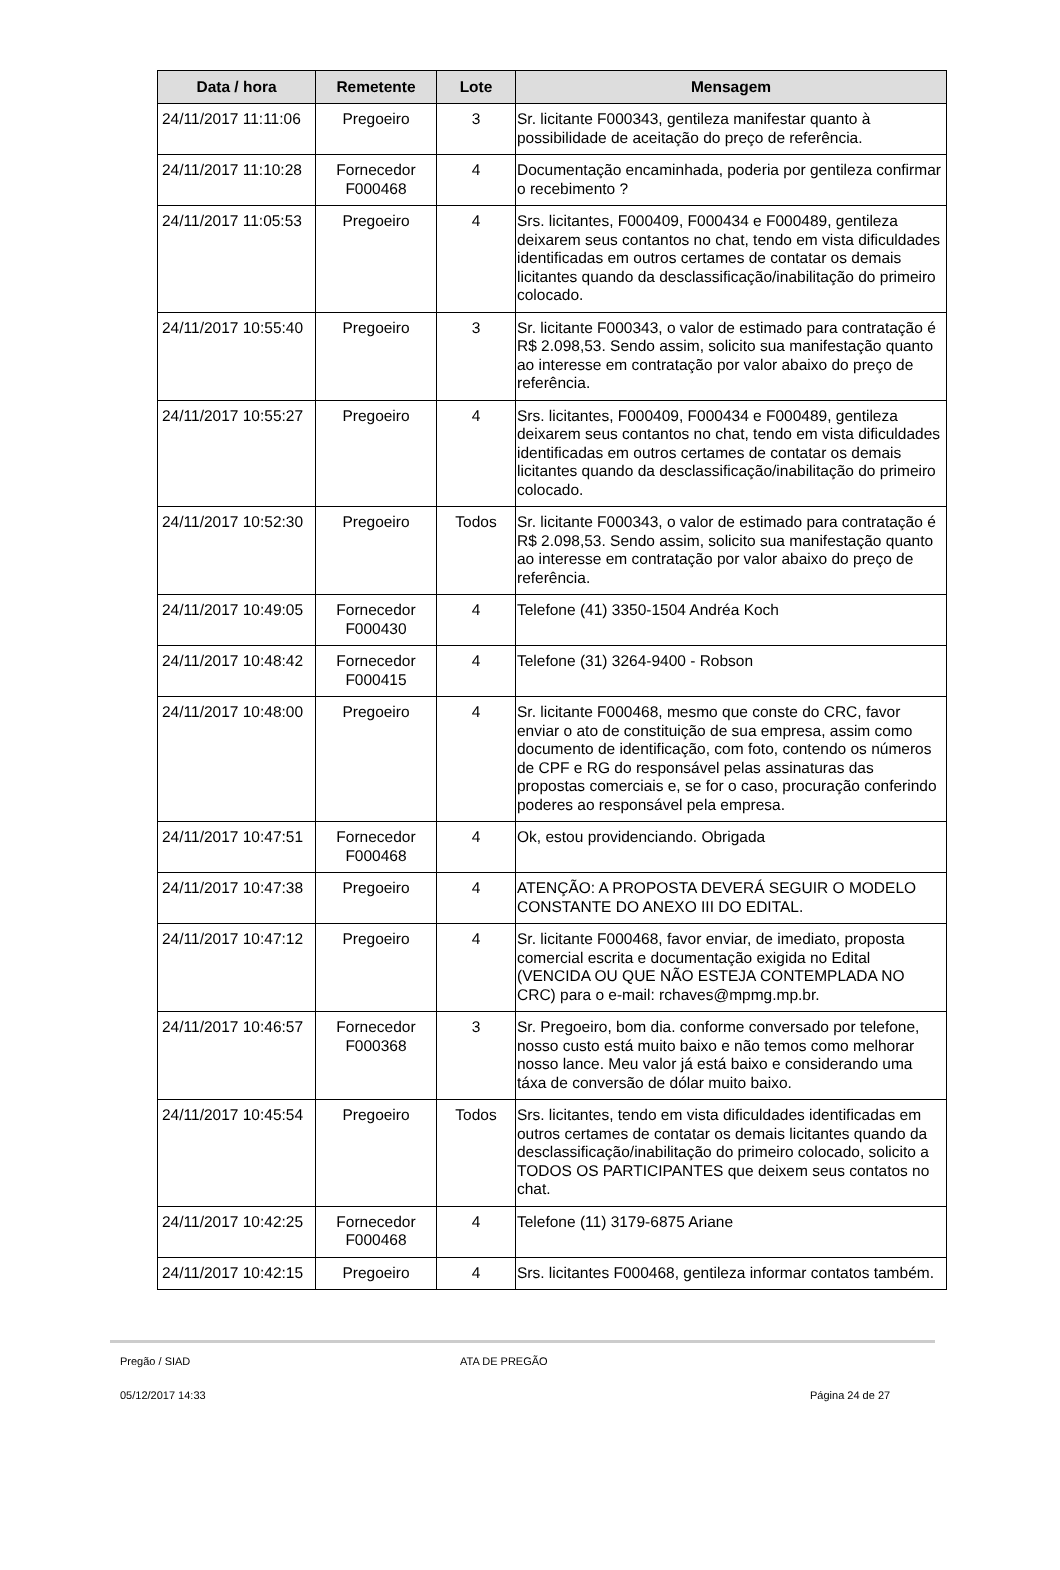| Data / hora | Remetente | Lote | Mensagem |
| --- | --- | --- | --- |
| 24/11/2017 11:11:06 | Pregoeiro | 3 | Sr. licitante F000343, gentileza manifestar quanto à possibilidade de aceitação do preço de referência. |
| 24/11/2017 11:10:28 | Fornecedor F000468 | 4 | Documentação encaminhada, poderia por gentileza confirmar o recebimento ? |
| 24/11/2017 11:05:53 | Pregoeiro | 4 | Srs. licitantes, F000409, F000434 e F000489, gentileza deixarem seus contantos no chat, tendo em vista dificuldades identificadas em outros certames de contatar os demais licitantes quando da desclassificação/inabilitação do primeiro colocado. |
| 24/11/2017 10:55:40 | Pregoeiro | 3 | Sr. licitante F000343, o valor de estimado para contratação é R$ 2.098,53. Sendo assim, solicito sua manifestação quanto ao interesse em contratação por valor abaixo do preço de referência. |
| 24/11/2017 10:55:27 | Pregoeiro | 4 | Srs. licitantes, F000409, F000434 e F000489, gentileza deixarem seus contantos no chat, tendo em vista dificuldades identificadas em outros certames de contatar os demais licitantes quando da desclassificação/inabilitação do primeiro colocado. |
| 24/11/2017 10:52:30 | Pregoeiro | Todos | Sr. licitante F000343, o valor de estimado para contratação é R$ 2.098,53. Sendo assim, solicito sua manifestação quanto ao interesse em contratação por valor abaixo do preço de referência. |
| 24/11/2017 10:49:05 | Fornecedor F000430 | 4 | Telefone (41) 3350-1504 Andréa Koch |
| 24/11/2017 10:48:42 | Fornecedor F000415 | 4 | Telefone (31) 3264-9400 - Robson |
| 24/11/2017 10:48:00 | Pregoeiro | 4 | Sr. licitante F000468, mesmo que conste do CRC, favor enviar o ato de constituição de sua empresa, assim como documento de identificação, com foto, contendo os números de CPF e RG do responsável pelas assinaturas das propostas comerciais e, se for o caso, procuração conferindo poderes ao responsável pela empresa. |
| 24/11/2017 10:47:51 | Fornecedor F000468 | 4 | Ok, estou providenciando. Obrigada |
| 24/11/2017 10:47:38 | Pregoeiro | 4 | ATENÇÃO: A PROPOSTA DEVERÁ SEGUIR O MODELO CONSTANTE DO ANEXO III DO EDITAL. |
| 24/11/2017 10:47:12 | Pregoeiro | 4 | Sr. licitante F000468, favor enviar, de imediato, proposta comercial escrita e documentação exigida no Edital (VENCIDA OU QUE NÃO ESTEJA CONTEMPLADA NO CRC) para o e-mail: rchaves@mpmg.mp.br. |
| 24/11/2017 10:46:57 | Fornecedor F000368 | 3 | Sr. Pregoeiro, bom dia. conforme conversado por telefone, nosso custo está muito baixo e não temos como melhorar nosso lance. Meu valor já está baixo e considerando uma táxa de conversão de dólar muito baixo. |
| 24/11/2017 10:45:54 | Pregoeiro | Todos | Srs. licitantes, tendo em vista dificuldades identificadas em outros certames de contatar os demais licitantes quando da desclassificação/inabilitação do primeiro colocado, solicito a TODOS OS PARTICIPANTES que deixem seus contatos no chat. |
| 24/11/2017 10:42:25 | Fornecedor F000468 | 4 | Telefone (11) 3179-6875 Ariane |
| 24/11/2017 10:42:15 | Pregoeiro | 4 | Srs. licitantes F000468, gentileza informar contatos também. |
Pregão / SIAD ATA DE PREGÃO
05/12/2017 14:33 Página 24 de 27